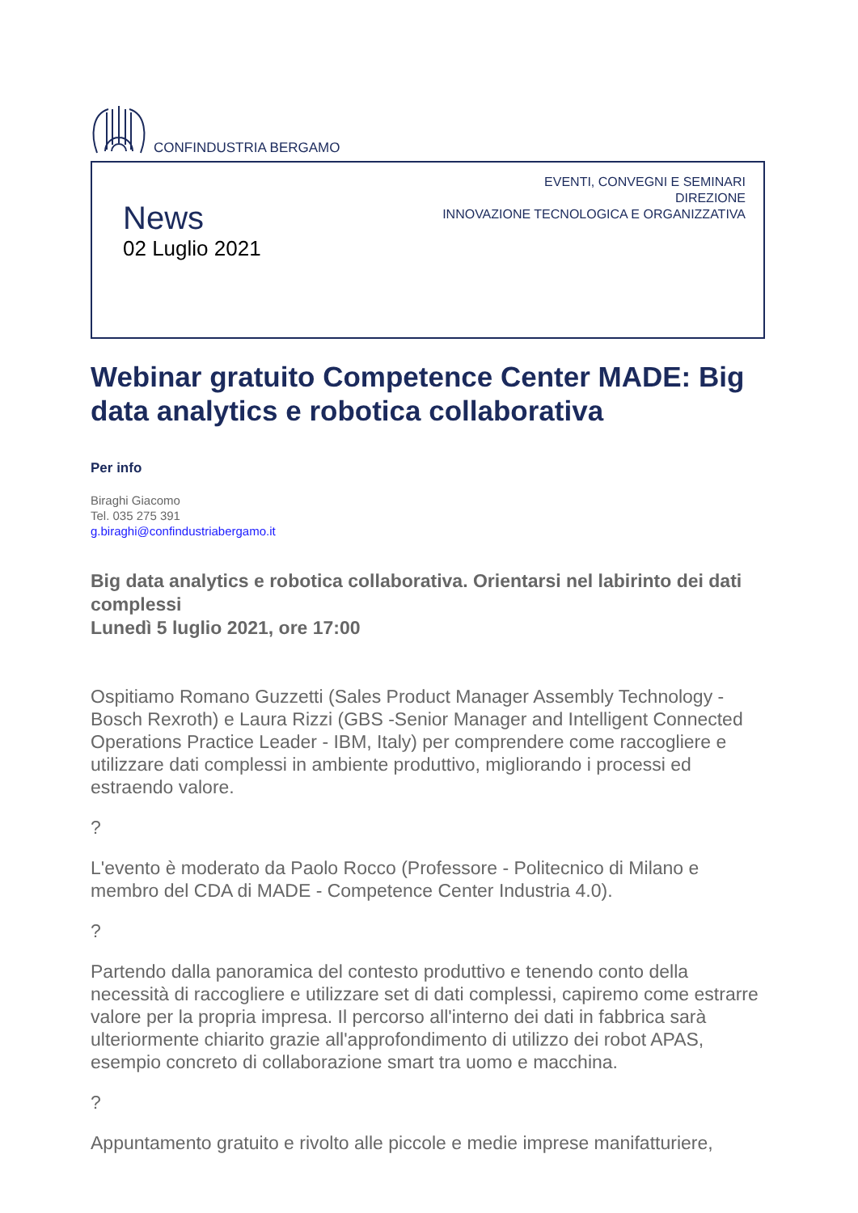CONFINDUSTRIA BERGAMO
News
02 Luglio 2021
EVENTI, CONVEGNI E SEMINARI
DIREZIONE
INNOVAZIONE TECNOLOGICA E ORGANIZZATIVA
Webinar gratuito Competence Center MADE: Big data analytics e robotica collaborativa
Per info
Biraghi Giacomo
Tel. 035 275 391
g.biraghi@confindustriabergamo.it
Big data analytics e robotica collaborativa. Orientarsi nel labirinto dei dati complessi
Lunedì 5 luglio 2021, ore 17:00
Ospitiamo Romano Guzzetti (Sales Product Manager Assembly Technology - Bosch Rexroth) e Laura Rizzi (GBS -Senior Manager and Intelligent Connected Operations Practice Leader - IBM, Italy) per comprendere come raccogliere e utilizzare dati complessi in ambiente produttivo, migliorando i processi ed estraendo valore.
?
L'evento è moderato da Paolo Rocco (Professore - Politecnico di Milano e membro del CDA di MADE - Competence Center Industria 4.0).
?
Partendo dalla panoramica del contesto produttivo e tenendo conto della necessità di raccogliere e utilizzare set di dati complessi, capiremo come estrarre valore per la propria impresa. Il percorso all'interno dei dati in fabbrica sarà ulteriormente chiarito grazie all'approfondimento di utilizzo dei robot APAS, esempio concreto di collaborazione smart tra uomo e macchina.
?
Appuntamento gratuito e rivolto alle piccole e medie imprese manifatturiere,